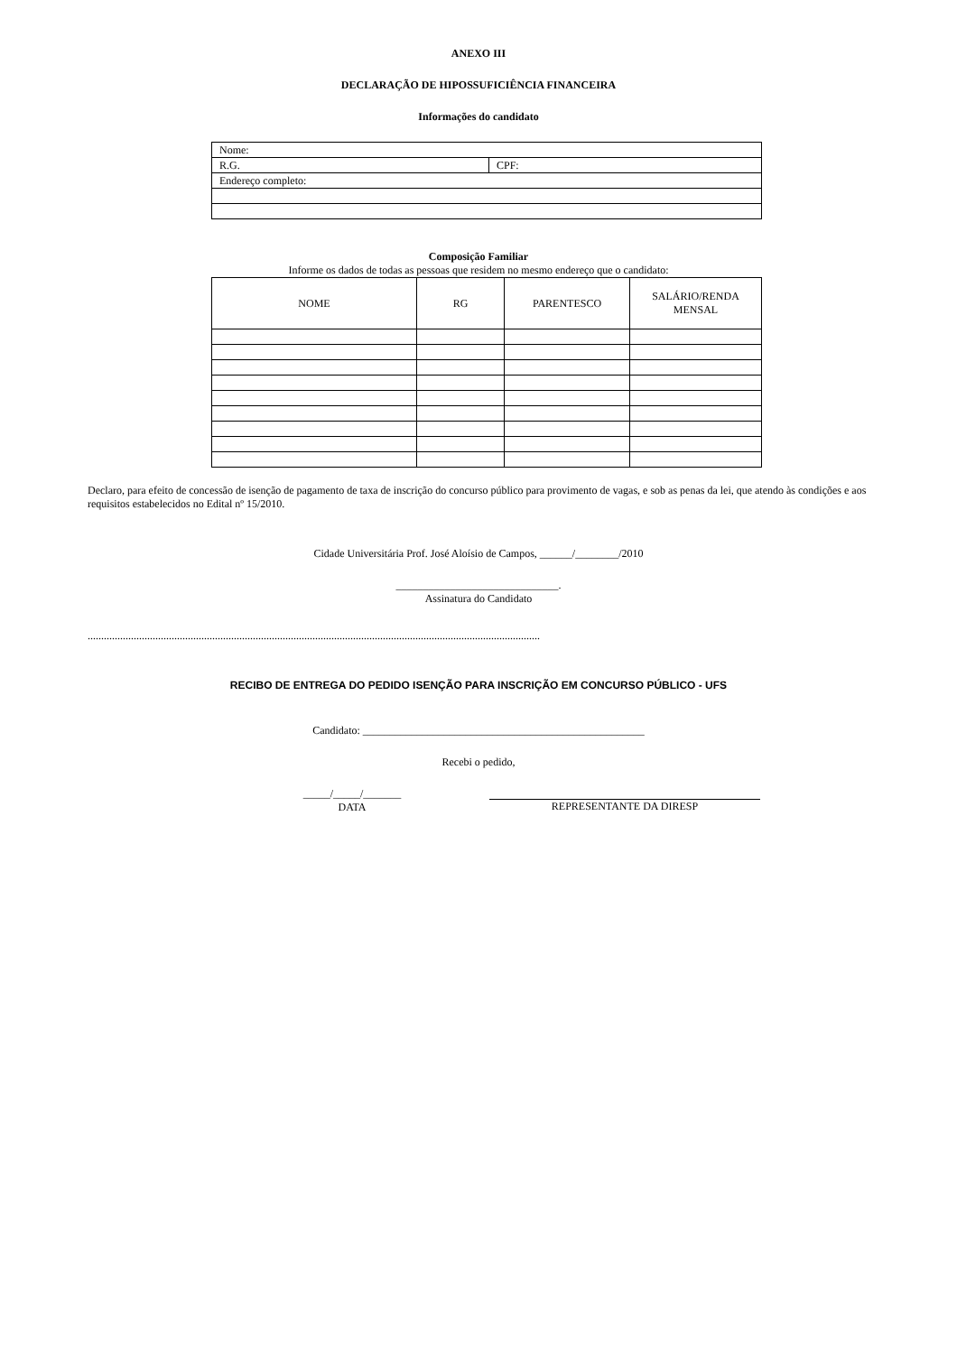ANEXO III
DECLARAÇÃO DE HIPOSSUFICIÊNCIA FINANCEIRA
Informações do candidato
| Nome: | |
| R.G. | CPF: |
| Endereço completo: | |
Composição Familiar
Informe os dados de todas as pessoas que residem no mesmo endereço que o candidato:
| NOME | RG | PARENTESCO | SALÁRIO/RENDA MENSAL |
Declaro, para efeito de concessão de isenção de pagamento de taxa de inscrição do concurso público para provimento de vagas, e sob as penas da lei, que atendo às condições e aos requisitos estabelecidos no Edital nº 15/2010.
Cidade Universitária Prof. José Aloísio de Campos, ______/________/2010
______________________________.
Assinatura do Candidato
.......................................................................................................................................................................
RECIBO DE ENTREGA DO PEDIDO ISENÇÃO PARA INSCRIÇÃO EM CONCURSO PÚBLICO - UFS
Candidato: ____________________________________________________
Recebi o pedido,
_____/_____/_______
DATA
REPRESENTANTE DA DIRESP